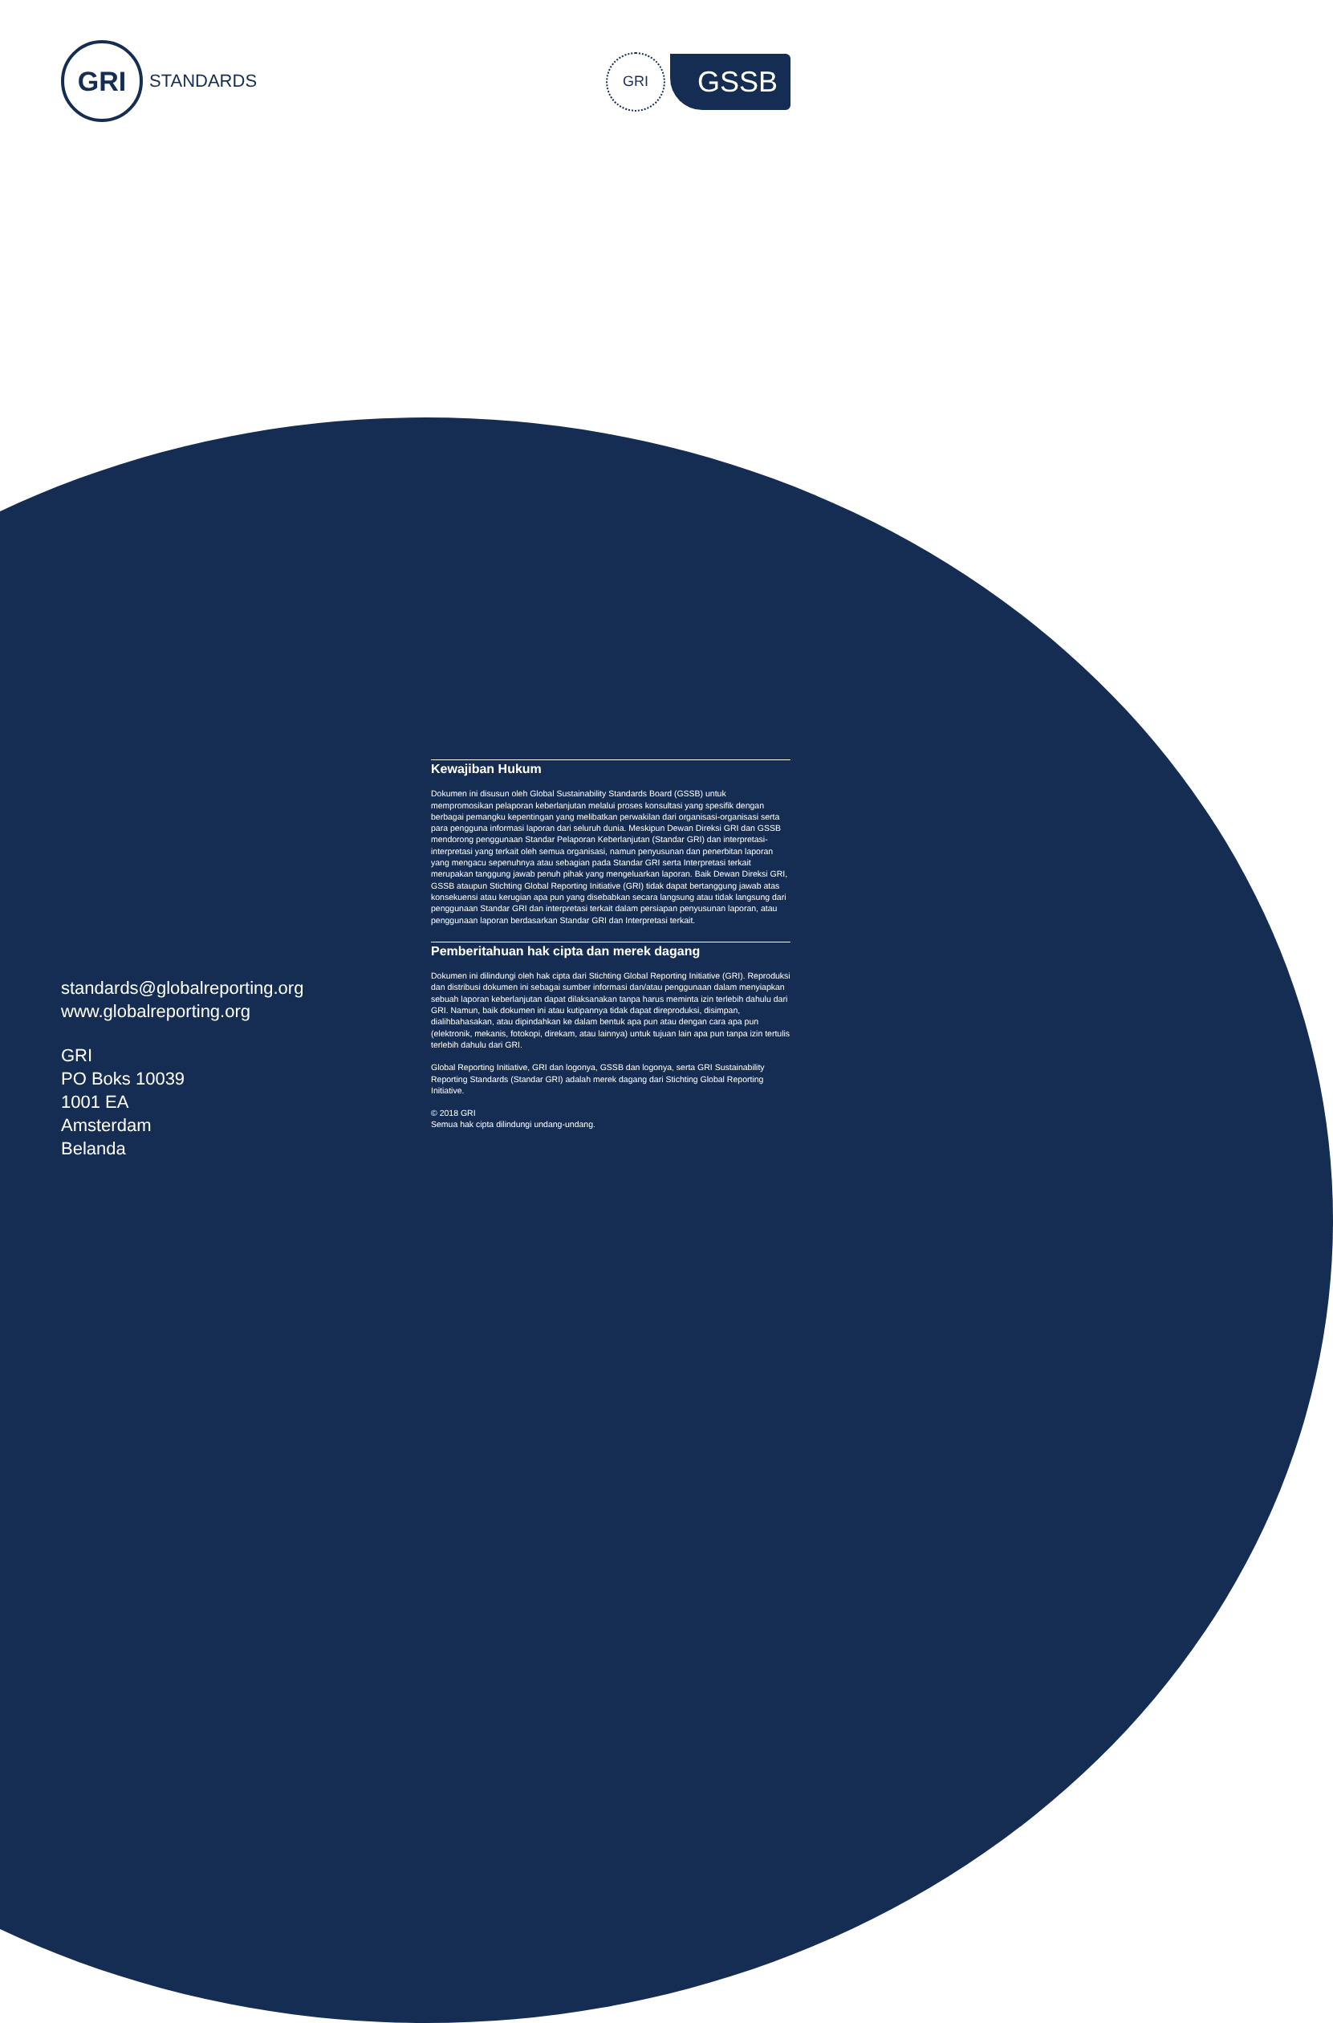GRI
STANDARDS
GRI
GSSB
standards@globalreporting.org
www.globalreporting.org
GRI
PO Boks 10039
1001 EA
Amsterdam
Belanda
Kewajiban Hukum
Dokumen ini disusun oleh Global Sustainability Standards Board (GSSB) untuk mempromosikan pelaporan keberlanjutan melalui proses konsultasi yang spesifik dengan berbagai pemangku kepentingan yang melibatkan perwakilan dari organisasi-organisasi serta para pengguna informasi laporan dari seluruh dunia. Meskipun Dewan Direksi GRI dan GSSB mendorong penggunaan Standar Pelaporan Keberlanjutan (Standar GRI) dan interpretasi-interpretasi yang terkait oleh semua organisasi, namun penyusunan dan penerbitan laporan yang mengacu sepenuhnya atau sebagian pada Standar GRI serta Interpretasi terkait merupakan tanggung jawab penuh pihak yang mengeluarkan laporan. Baik Dewan Direksi GRI, GSSB ataupun Stichting Global Reporting Initiative (GRI) tidak dapat bertanggung jawab atas konsekuensi atau kerugian apa pun yang disebabkan secara langsung atau tidak langsung dari penggunaan Standar GRI dan interpretasi terkait dalam persiapan penyusunan laporan, atau penggunaan laporan berdasarkan Standar GRI dan Interpretasi terkait.
Pemberitahuan hak cipta dan merek dagang
Dokumen ini dilindungi oleh hak cipta dari Stichting Global Reporting Initiative (GRI). Reproduksi dan distribusi dokumen ini sebagai sumber informasi dan/atau penggunaan dalam menyiapkan sebuah laporan keberlanjutan dapat dilaksanakan tanpa harus meminta izin terlebih dahulu dari GRI. Namun, baik dokumen ini atau kutipannya tidak dapat direproduksi, disimpan, dialihbahasakan, atau dipindahkan ke dalam bentuk apa pun atau dengan cara apa pun (elektronik, mekanis, fotokopi, direkam, atau lainnya) untuk tujuan lain apa pun tanpa izin tertulis terlebih dahulu dari GRI.
Global Reporting Initiative, GRI dan logonya, GSSB dan logonya, serta GRI Sustainability Reporting Standards (Standar GRI) adalah merek dagang dari Stichting Global Reporting Initiative.
© 2018 GRI
Semua hak cipta dilindungi undang-undang.